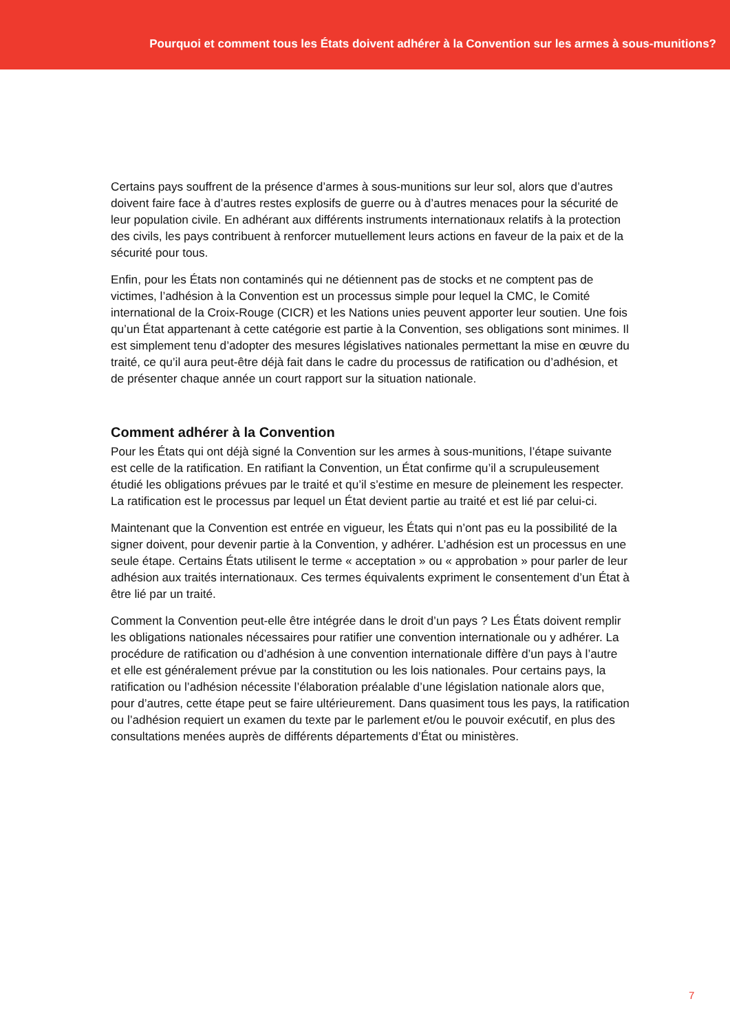Pourquoi et comment tous les États doivent adhérer à la Convention sur les armes à sous-munitions?
Certains pays souffrent de la présence d’armes à sous-munitions sur leur sol, alors que d’autres doivent faire face à d’autres restes explosifs de guerre ou à d’autres menaces pour la sécurité de leur population civile. En adhérant aux différents instruments internationaux relatifs à la protection des civils, les pays contribuent à renforcer mutuellement leurs actions en faveur de la paix et de la sécurité pour tous.
Enfin, pour les États non contaminés qui ne détiennent pas de stocks et ne comptent pas de victimes, l’adhésion à la Convention est un processus simple pour lequel la CMC, le Comité international de la Croix-Rouge (CICR) et les Nations unies peuvent apporter leur soutien. Une fois qu’un État appartenant à cette catégorie est partie à la Convention, ses obligations sont minimes. Il est simplement tenu d’adopter des mesures législatives nationales permettant la mise en œuvre du traité, ce qu’il aura peut-être déjà fait dans le cadre du processus de ratification ou d’adhésion, et de présenter chaque année un court rapport sur la situation nationale.
Comment adhérer à la Convention
Pour les États qui ont déjà signé la Convention sur les armes à sous-munitions, l’étape suivante est celle de la ratification. En ratifiant la Convention, un État confirme qu’il a scrupuleusement étudié les obligations prévues par le traité et qu’il s’estime en mesure de pleinement les respecter. La ratification est le processus par lequel un État devient partie au traité et est lié par celui-ci.
Maintenant que la Convention est entrée en vigueur, les États qui n’ont pas eu la possibilité de la signer doivent, pour devenir partie à la Convention, y adhérer. L’adhésion est un processus en une seule étape. Certains États utilisent le terme « acceptation » ou « approbation » pour parler de leur adhésion aux traités internationaux. Ces termes équivalents expriment le consentement d’un État à être lié par un traité.
Comment la Convention peut-elle être intégrée dans le droit d’un pays ? Les États doivent remplir les obligations nationales nécessaires pour ratifier une convention internationale ou y adhérer. La procédure de ratification ou d’adhésion à une convention internationale diffère d’un pays à l’autre et elle est généralement prévue par la constitution ou les lois nationales. Pour certains pays, la ratification ou l’adhésion nécessite l’élaboration préalable d’une législation nationale alors que, pour d’autres, cette étape peut se faire ultérieurement. Dans quasiment tous les pays, la ratification ou l’adhésion requiert un examen du texte par le parlement et/ou le pouvoir exécutif, en plus des consultations menées auprès de différents départements d’État ou ministères.
7